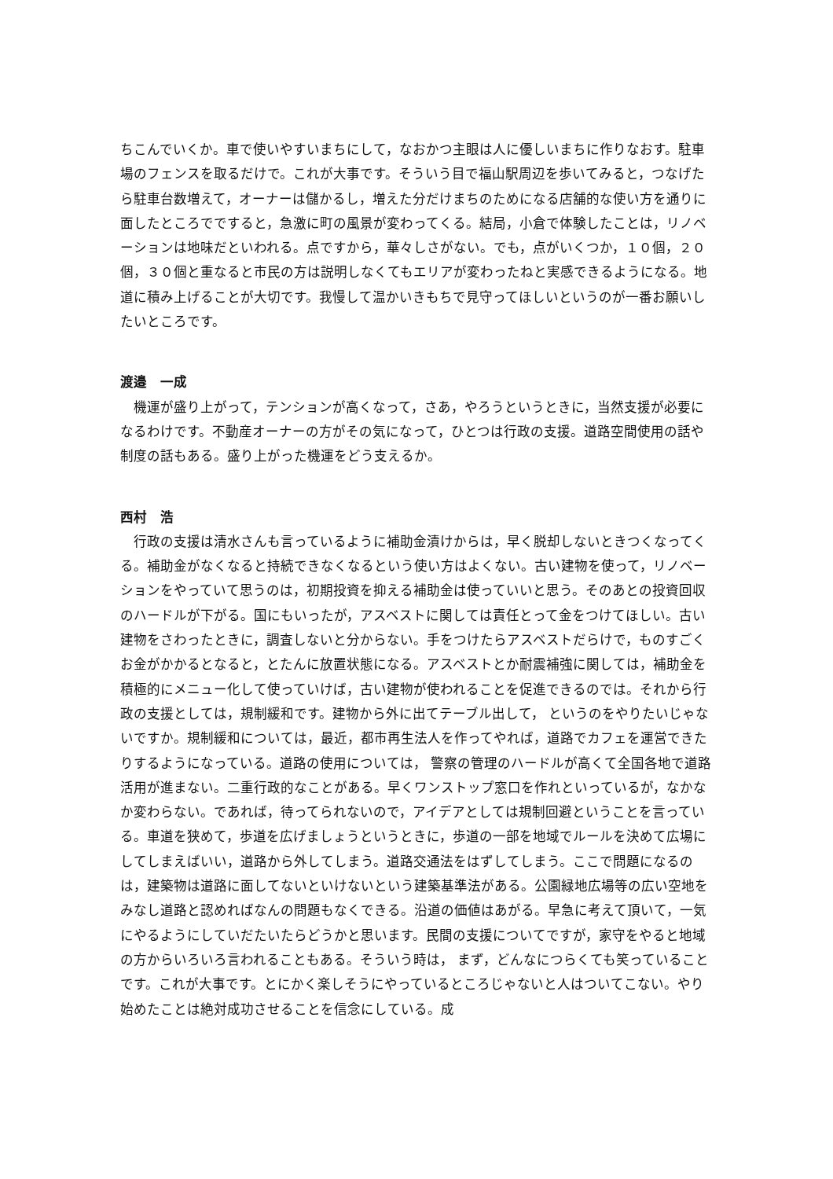ちこんでいくか。車で使いやすいまちにして，なおかつ主眼は人に優しいまちに作りなおす。駐車場のフェンスを取るだけで。これが大事です。そういう目で福山駅周辺を歩いてみると，つなげたら駐車台数増えて，オーナーは儲かるし，増えた分だけまちのためになる店舗的な使い方を通りに面したところでですると，急激に町の風景が変わってくる。結局，小倉で体験したことは，リノベーションは地味だといわれる。点ですから，華々しさがない。でも，点がいくつか，１０個，２０個，３０個と重なると市民の方は説明しなくてもエリアが変わったねと実感できるようになる。地道に積み上げることが大切です。我慢して温かいきもちで見守ってほしいというのが一番お願いしたいところです。
渡邉　一成
　機運が盛り上がって，テンションが高くなって，さあ，やろうというときに，当然支援が必要になるわけです。不動産オーナーの方がその気になって，ひとつは行政の支援。道路空間使用の話や制度の話もある。盛り上がった機運をどう支えるか。
西村　浩
　行政の支援は清水さんも言っているように補助金漬けからは，早く脱却しないときつくなってくる。補助金がなくなると持続できなくなるという使い方はよくない。古い建物を使って，リノベーションをやっていて思うのは，初期投資を抑える補助金は使っていいと思う。そのあとの投資回収のハードルが下がる。国にもいったが，アスベストに関しては責任とって金をつけてほしい。古い建物をさわったときに，調査しないと分からない。手をつけたらアスベストだらけで，ものすごくお金がかかるとなると，とたんに放置状態になる。アスベストとか耐震補強に関しては，補助金を積極的にメニュー化して使っていけば，古い建物が使われることを促進できるのでは。それから行政の支援としては，規制緩和です。建物から外に出てテーブル出して， というのをやりたいじゃないですか。規制緩和については，最近，都市再生法人を作ってやれば，道路でカフェを運営できたりするようになっている。道路の使用については， 警察の管理のハードルが高くて全国各地で道路活用が進まない。二重行政的なことがある。早くワンストップ窓口を作れといっているが，なかなか変わらない。であれば，待ってられないので，アイデアとしては規制回避ということを言っている。車道を狭めて，歩道を広げましょうというときに，歩道の一部を地域でルールを決めて広場にしてしまえばいい，道路から外してしまう。道路交通法をはずしてしまう。ここで問題になるのは，建築物は道路に面してないといけないという建築基準法がある。公園緑地広場等の広い空地をみなし道路と認めればなんの問題もなくできる。沿道の価値はあがる。早急に考えて頂いて，一気にやるようにしていだたいたらどうかと思います。民間の支援についてですが，家守をやると地域の方からいろいろ言われることもある。そういう時は， まず，どんなにつらくても笑っていることです。これが大事です。とにかく楽しそうにやっているところじゃないと人はついてこない。やり始めたことは絶対成功させることを信念にしている。成